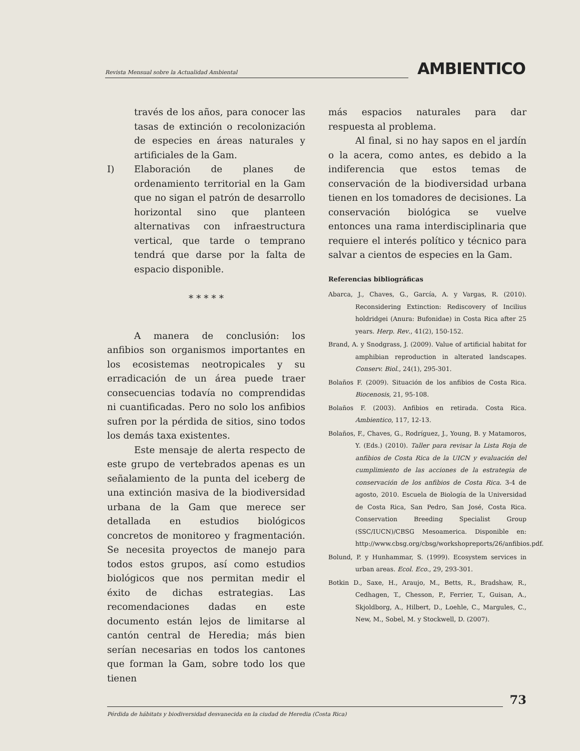Revista Mensual sobre la Actualidad Ambiental
AMBIENTICO
través de los años, para conocer las tasas de extinción o recolonización de especies en áreas naturales y artificiales de la Gam.
I) Elaboración de planes de ordenamiento territorial en la Gam que no sigan el patrón de desarrollo horizontal sino que planteen alternativas con infraestructura vertical, que tarde o temprano tendrá que darse por la falta de espacio disponible.
* * * * *
A manera de conclusión: los anfibios son organismos importantes en los ecosistemas neotropicales y su erradicación de un área puede traer consecuencias todavía no comprendidas ni cuantificadas. Pero no solo los anfibios sufren por la pérdida de sitios, sino todos los demás taxa existentes.
Este mensaje de alerta respecto de este grupo de vertebrados apenas es un señalamiento de la punta del iceberg de una extinción masiva de la biodiversidad urbana de la Gam que merece ser detallada en estudios biológicos concretos de monitoreo y fragmentación. Se necesita proyectos de manejo para todos estos grupos, así como estudios biológicos que nos permitan medir el éxito de dichas estrategias. Las recomendaciones dadas en este documento están lejos de limitarse al cantón central de Heredia; más bien serían necesarias en todos los cantones que forman la Gam, sobre todo los que tienen
más espacios naturales para dar respuesta al problema.
Al final, si no hay sapos en el jardín o la acera, como antes, es debido a la indiferencia que estos temas de conservación de la biodiversidad urbana tienen en los tomadores de decisiones. La conservación biológica se vuelve entonces una rama interdisciplinaria que requiere el interés político y técnico para salvar a cientos de especies en la Gam.
Referencias bibliográficas
Abarca, J., Chaves, G., García, A. y Vargas, R. (2010). Reconsidering Extinction: Rediscovery of Incilius holdridgei (Anura: Bufonidae) in Costa Rica after 25 years. Herp. Rev., 41(2), 150-152.
Brand, A. y Snodgrass, J. (2009). Value of artificial habitat for amphibian reproduction in alterated landscapes. Conserv. Biol., 24(1), 295-301.
Bolaños F. (2009). Situación de los anfibios de Costa Rica. Biocenosis, 21, 95-108.
Bolaños F. (2003). Anfibios en retirada. Costa Rica. Ambientico, 117, 12-13.
Bolaños, F., Chaves, G., Rodríguez, J., Young, B. y Matamoros, Y. (Eds.) (2010). Taller para revisar la Lista Roja de anfibios de Costa Rica de la UICN y evaluación del cumplimiento de las acciones de la estrategia de conservación de los anfibios de Costa Rica. 3-4 de agosto, 2010. Escuela de Biología de la Universidad de Costa Rica, San Pedro, San José, Costa Rica. Conservation Breeding Specialist Group (SSC/IUCN)/CBSG Mesoamerica. Disponible en: http://www.cbsg.org/cbsg/workshopreports/26/anfibios.pdf.
Bolund, P. y Hunhammar, S. (1999). Ecosystem services in urban areas. Ecol. Eco., 29, 293-301.
Botkin D., Saxe, H., Araujo, M., Betts, R., Bradshaw, R., Cedhagen, T., Chesson, P., Ferrier, T., Guisan, A., Skjoldborg, A., Hilbert, D., Loehle, C., Margules, C., New, M., Sobel, M. y Stockwell, D. (2007).
73
Pérdida de hábitats y biodiversidad desvanecida en la ciudad de Heredia (Costa Rica)